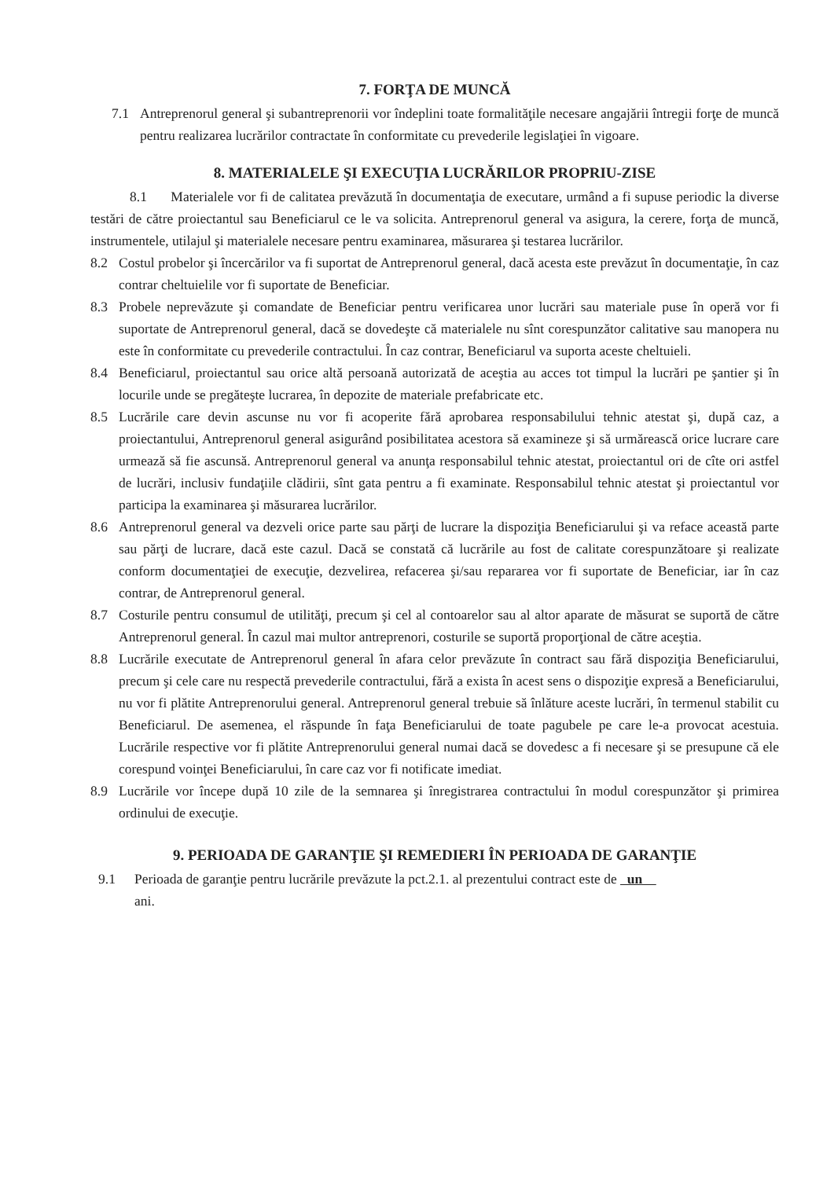7. FORŢA DE MUNCĂ
7.1 Antreprenorul general şi subantreprenorii vor îndeplini toate formalităţile necesare angajării întregii forţe de muncă pentru realizarea lucrărilor contractate în conformitate cu prevederile legislaţiei în vigoare.
8. MATERIALELE ŞI EXECUŢIA LUCRĂRILOR PROPRIU-ZISE
8.1 Materialele vor fi de calitatea prevăzută în documentaţia de executare, urmând a fi supuse periodic la diverse testări de către proiectantul sau Beneficiarul ce le va solicita. Antreprenorul general va asigura, la cerere, forţa de muncă, instrumentele, utilajul şi materialele necesare pentru examinarea, măsurarea şi testarea lucrărilor.
8.2 Costul probelor şi încercărilor va fi suportat de Antreprenorul general, dacă acesta este prevăzut în documentaţie, în caz contrar cheltuielile vor fi suportate de Beneficiar.
8.3 Probele neprevăzute şi comandate de Beneficiar pentru verificarea unor lucrări sau materiale puse în operă vor fi suportate de Antreprenorul general, dacă se dovedeşte că materialele nu sînt corespunzător calitative sau manopera nu este în conformitate cu prevederile contractului. În caz contrar, Beneficiarul va suporta aceste cheltuieli.
8.4 Beneficiarul, proiectantul sau orice altă persoană autorizată de aceştia au acces tot timpul la lucrări pe şantier şi în locurile unde se pregăteşte lucrarea, în depozite de materiale prefabricate etc.
8.5 Lucrările care devin ascunse nu vor fi acoperite fără aprobarea responsabilului tehnic atestat şi, după caz, a proiectantului, Antreprenorul general asigurând posibilitatea acestora să examineze şi să urmărească orice lucrare care urmează să fie ascunsă. Antreprenorul general va anunţa responsabilul tehnic atestat, proiectantul ori de cîte ori astfel de lucrări, inclusiv fundaţiile clădirii, sînt gata pentru a fi examinate. Responsabilul tehnic atestat şi proiectantul vor participa la examinarea şi măsurarea lucrărilor.
8.6 Antreprenorul general va dezveli orice parte sau părţi de lucrare la dispoziţia Beneficiarului şi va reface această parte sau părţi de lucrare, dacă este cazul. Dacă se constată că lucrările au fost de calitate corespunzătoare şi realizate conform documentaţiei de execuţie, dezvelirea, refacerea şi/sau repararea vor fi suportate de Beneficiar, iar în caz contrar, de Antreprenorul general.
8.7 Costurile pentru consumul de utilităţi, precum şi cel al contoarelor sau al altor aparate de măsurat se suportă de către Antreprenorul general. În cazul mai multor antreprenori, costurile se suportă proporţional de către aceştia.
8.8 Lucrările executate de Antreprenorul general în afara celor prevăzute în contract sau fără dispoziţia Beneficiarului, precum şi cele care nu respectă prevederile contractului, fără a exista în acest sens o dispoziţie expresă a Beneficiarului, nu vor fi plătite Antreprenorului general. Antreprenorul general trebuie să înlăture aceste lucrări, în termenul stabilit cu Beneficiarul. De asemenea, el răspunde în faţa Beneficiarului de toate pagubele pe care le-a provocat acestuia. Lucrările respective vor fi plătite Antreprenorului general numai dacă se dovedesc a fi necesare şi se presupune că ele corespund voinţei Beneficiarului, în care caz vor fi notificate imediat.
8.9 Lucrările vor începe după 10 zile de la semnarea şi înregistrarea contractului în modul corespunzător şi primirea ordinului de execuţie.
9. PERIOADA DE GARANŢIE ŞI REMEDIERI ÎN PERIOADA DE GARANŢIE
9.1 Perioada de garanţie pentru lucrările prevăzute la pct.2.1. al prezentului contract este de un
ani.